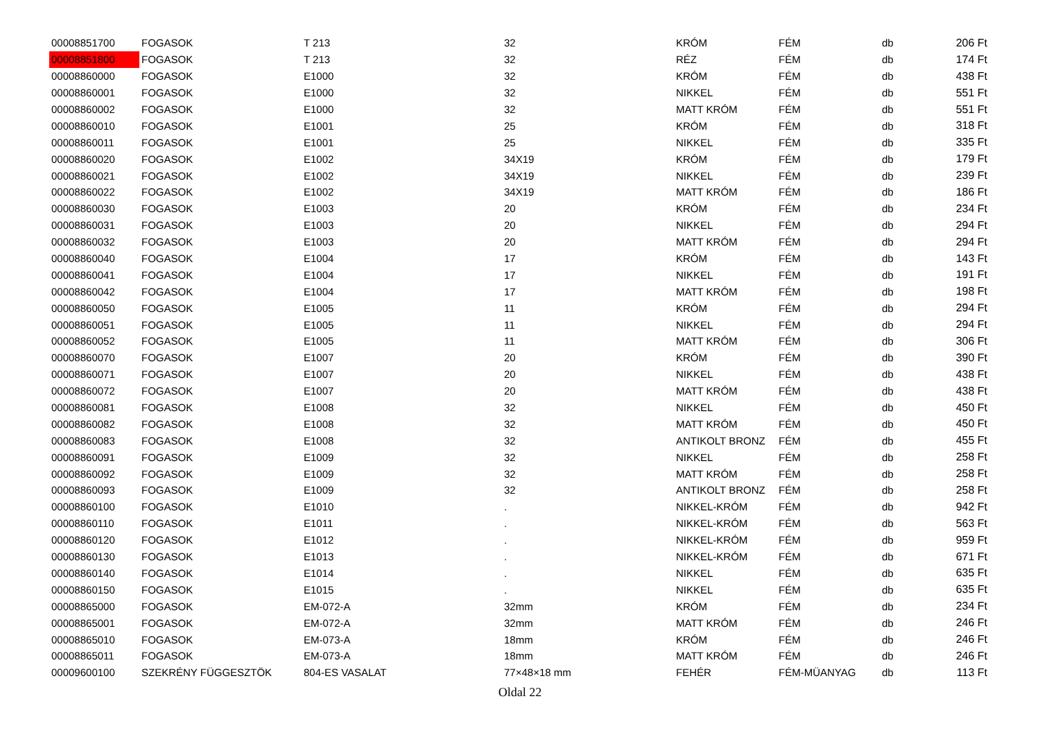| 00008851700 | FOGASOK | T 213 | 32 | KRÓM | FÉM | db | 206 Ft |
| 00008851800 | FOGASOK | T 213 | 32 | RÉZ | FÉM | db | 174 Ft |
| 00008860000 | FOGASOK | E1000 | 32 | KRÓM | FÉM | db | 438 Ft |
| 00008860001 | FOGASOK | E1000 | 32 | NIKKEL | FÉM | db | 551 Ft |
| 00008860002 | FOGASOK | E1000 | 32 | MATT KRÓM | FÉM | db | 551 Ft |
| 00008860010 | FOGASOK | E1001 | 25 | KRÓM | FÉM | db | 318 Ft |
| 00008860011 | FOGASOK | E1001 | 25 | NIKKEL | FÉM | db | 335 Ft |
| 00008860020 | FOGASOK | E1002 | 34X19 | KRÓM | FÉM | db | 179 Ft |
| 00008860021 | FOGASOK | E1002 | 34X19 | NIKKEL | FÉM | db | 239 Ft |
| 00008860022 | FOGASOK | E1002 | 34X19 | MATT KRÓM | FÉM | db | 186 Ft |
| 00008860030 | FOGASOK | E1003 | 20 | KRÓM | FÉM | db | 234 Ft |
| 00008860031 | FOGASOK | E1003 | 20 | NIKKEL | FÉM | db | 294 Ft |
| 00008860032 | FOGASOK | E1003 | 20 | MATT KRÓM | FÉM | db | 294 Ft |
| 00008860040 | FOGASOK | E1004 | 17 | KRÓM | FÉM | db | 143 Ft |
| 00008860041 | FOGASOK | E1004 | 17 | NIKKEL | FÉM | db | 191 Ft |
| 00008860042 | FOGASOK | E1004 | 17 | MATT KRÓM | FÉM | db | 198 Ft |
| 00008860050 | FOGASOK | E1005 | 11 | KRÓM | FÉM | db | 294 Ft |
| 00008860051 | FOGASOK | E1005 | 11 | NIKKEL | FÉM | db | 294 Ft |
| 00008860052 | FOGASOK | E1005 | 11 | MATT KRÓM | FÉM | db | 306 Ft |
| 00008860070 | FOGASOK | E1007 | 20 | KRÓM | FÉM | db | 390 Ft |
| 00008860071 | FOGASOK | E1007 | 20 | NIKKEL | FÉM | db | 438 Ft |
| 00008860072 | FOGASOK | E1007 | 20 | MATT KRÓM | FÉM | db | 438 Ft |
| 00008860081 | FOGASOK | E1008 | 32 | NIKKEL | FÉM | db | 450 Ft |
| 00008860082 | FOGASOK | E1008 | 32 | MATT KRÓM | FÉM | db | 450 Ft |
| 00008860083 | FOGASOK | E1008 | 32 | ANTIKOLT BRONZ | FÉM | db | 455 Ft |
| 00008860091 | FOGASOK | E1009 | 32 | NIKKEL | FÉM | db | 258 Ft |
| 00008860092 | FOGASOK | E1009 | 32 | MATT KRÓM | FÉM | db | 258 Ft |
| 00008860093 | FOGASOK | E1009 | 32 | ANTIKOLT BRONZ | FÉM | db | 258 Ft |
| 00008860100 | FOGASOK | E1010 | . | NIKKEL-KRÓM | FÉM | db | 942 Ft |
| 00008860110 | FOGASOK | E1011 | . | NIKKEL-KRÓM | FÉM | db | 563 Ft |
| 00008860120 | FOGASOK | E1012 | . | NIKKEL-KRÓM | FÉM | db | 959 Ft |
| 00008860130 | FOGASOK | E1013 | . | NIKKEL-KRÓM | FÉM | db | 671 Ft |
| 00008860140 | FOGASOK | E1014 | . | NIKKEL | FÉM | db | 635 Ft |
| 00008860150 | FOGASOK | E1015 | . | NIKKEL | FÉM | db | 635 Ft |
| 00008865000 | FOGASOK | EM-072-A | 32mm | KRÓM | FÉM | db | 234 Ft |
| 00008865001 | FOGASOK | EM-072-A | 32mm | MATT KRÓM | FÉM | db | 246 Ft |
| 00008865010 | FOGASOK | EM-073-A | 18mm | KRÓM | FÉM | db | 246 Ft |
| 00008865011 | FOGASOK | EM-073-A | 18mm | MATT KRÓM | FÉM | db | 246 Ft |
| 00009600100 | SZEKRÉNY FÜGGESZTÖK | 804-ES VASALAT | 77×48×18 mm | FEHÉR | FÉM-MÜANYAG | db | 113 Ft |
Oldal 22